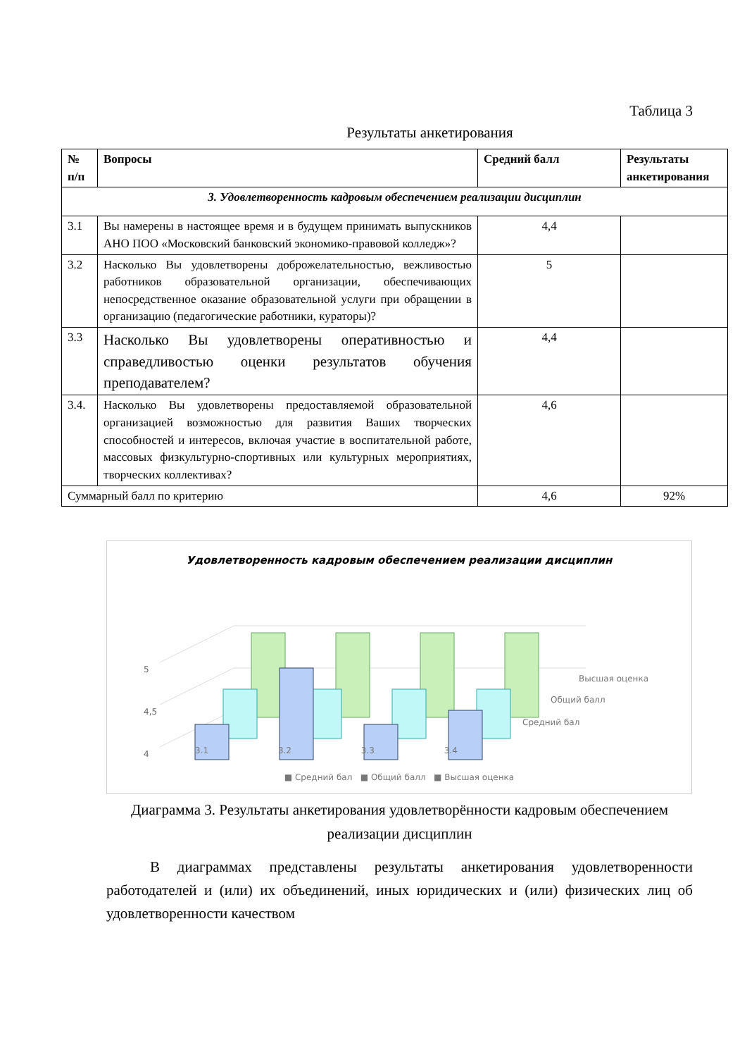Таблица 3
Результаты анкетирования
| № п/п | Вопросы | Средний балл | Результаты анкетирования |
| --- | --- | --- | --- |
| 3. Удовлетворенность кадровым обеспечением реализации дисциплин | | | |
| 3.1 | Вы намерены в настоящее время и в будущем принимать выпускников АНО ПОО «Московский банковский экономико-правовой колледж»? | 4,4 | |
| 3.2 | Насколько Вы удовлетворены доброжелательностью, вежливостью работников образовательной организации, обеспечивающих непосредственное оказание образовательной услуги при обращении в организацию (педагогические работники, кураторы)? | 5 | |
| 3.3 | Насколько Вы удовлетворены оперативностью и справедливостью оценки результатов обучения преподавателем? | 4,4 | |
| 3.4. | Насколько Вы удовлетворены предоставляемой образовательной организацией возможностью для развития Ваших творческих способностей и интересов, включая участие в воспитательной работе, массовых физкультурно-спортивных или культурных мероприятиях, творческих коллективах? | 4,6 | |
| Суммарный балл по критерию | | 4,6 | 92% |
Удовлетворенность кадровым обеспечением реализации дисциплин
5
4,5
4
Высшая оценка
Общий балл
Средний бал
3.1 3.2 3.3 3.4
■ Средний бал ■ Общий балл ■ Высшая оценка
Диаграмма 3. Результаты анкетирования удовлетворённости кадровым обеспечением реализации дисциплин
В диаграммах представлены результаты анкетирования удовлетворенности работодателей и (или) их объединений, иных юридических и (или) физических лиц об удовлетворенности качеством